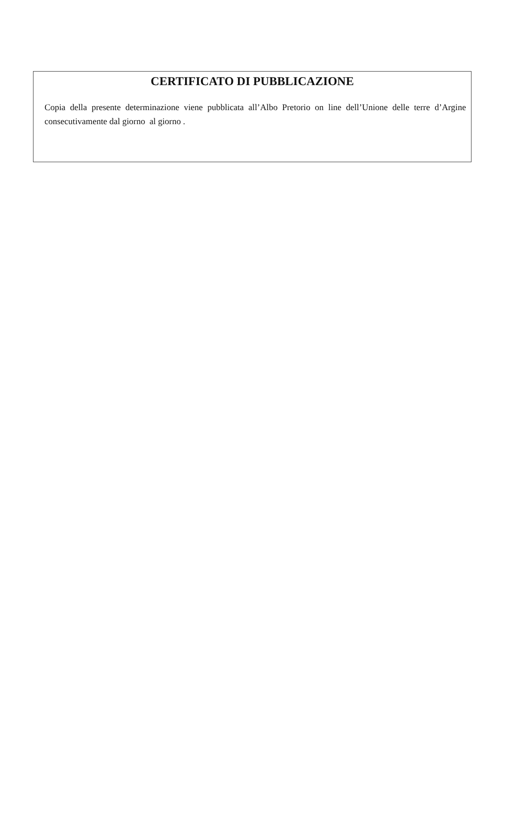CERTIFICATO DI PUBBLICAZIONE
Copia della presente determinazione viene pubblicata all’Albo Pretorio on line dell’Unione delle terre d’Argine consecutivamente dal giorno al giorno .